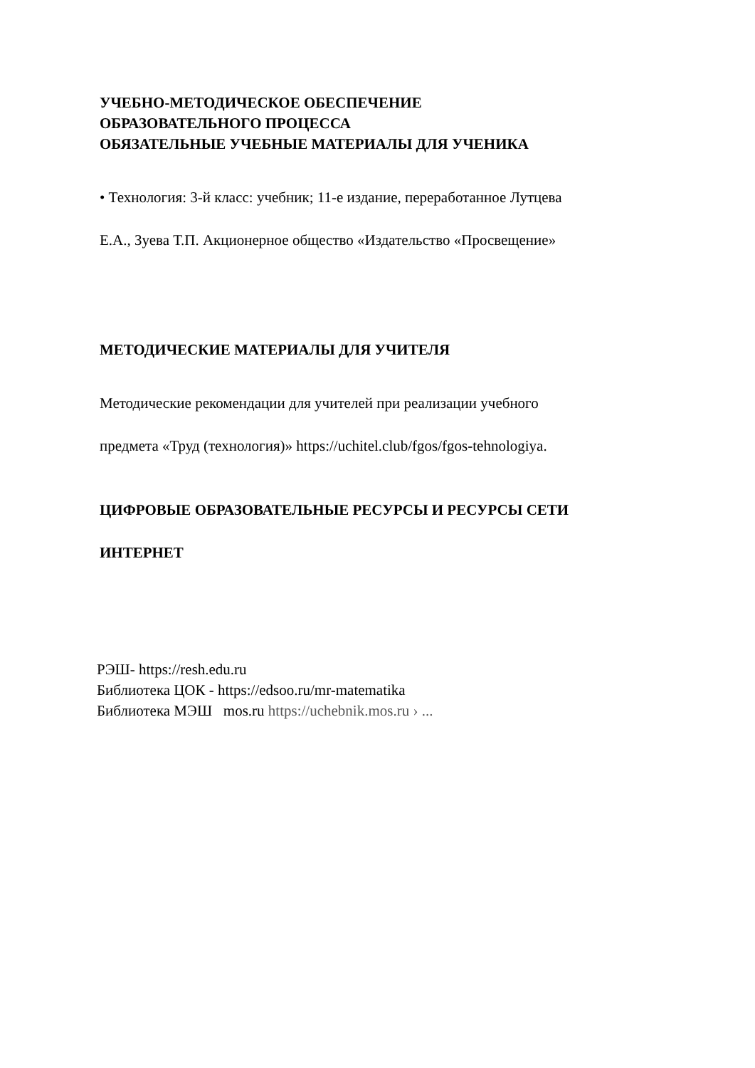УЧЕБНО-МЕТОДИЧЕСКОЕ ОБЕСПЕЧЕНИЕ
ОБРАЗОВАТЕЛЬНОГО ПРОЦЕССА
ОБЯЗАТЕЛЬНЫЕ УЧЕБНЫЕ МАТЕРИАЛЫ ДЛЯ УЧЕНИКА
• Технология: 3-й класс: учебник; 11-е издание, переработанное Лутцева
Е.А., Зуева Т.П. Акционерное общество «Издательство «Просвещение»
МЕТОДИЧЕСКИЕ МАТЕРИАЛЫ ДЛЯ УЧИТЕЛЯ
Методические рекомендации для учителей при реализации учебного
предмета «Труд (технология)» https://uchitel.club/fgos/fgos-tehnologiya.
ЦИФРОВЫЕ ОБРАЗОВАТЕЛЬНЫЕ РЕСУРСЫ И РЕСУРСЫ СЕТИ
ИНТЕРНЕТ
РЭШ- https://resh.edu.ru
Библиотека ЦОК - https://edsoo.ru/mr-matematika
Библиотека МЭШ mos.ru https://uchebnik.mos.ru › ...